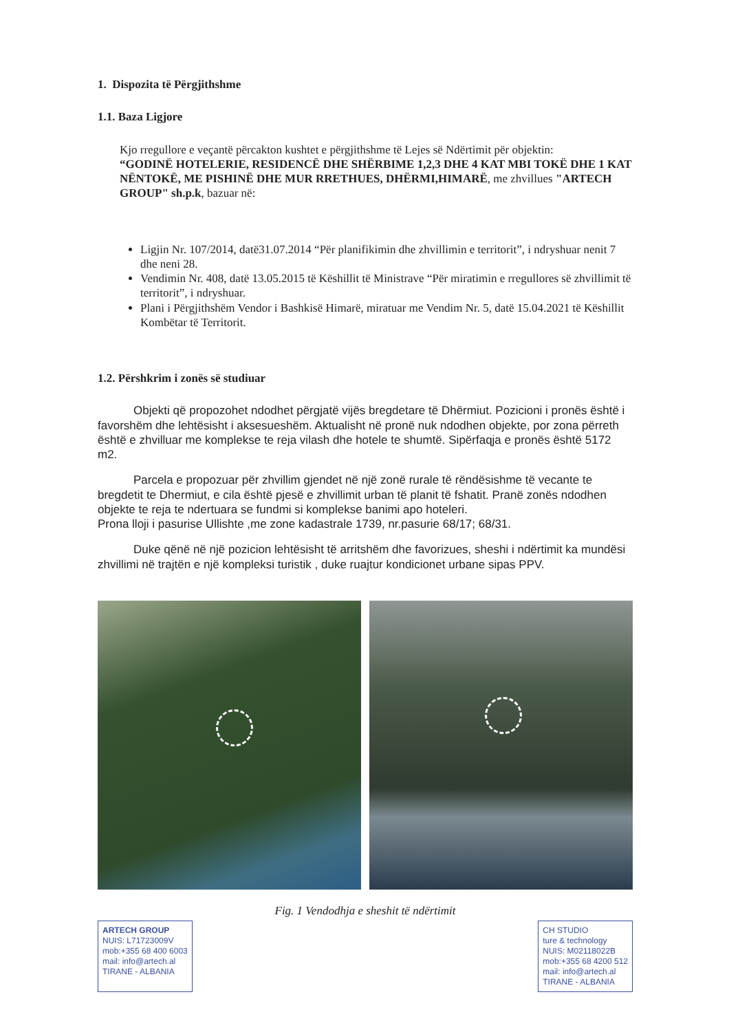1. Dispozita të Përgjithshme
1.1. Baza Ligjore
Kjo rregullore e veçantë përcakton kushtet e përgjithshme të Lejes së Ndërtimit për objektin:
“GODINË HOTELERIE, RESIDENCË DHE SHËRBIME 1,2,3 DHE 4 KAT MBI TOKË DHE 1 KAT NËNTOKË, ME PISHINË DHE MUR RRETHUES, DHËRMI,HIMARË, me zhvillues "ARTECH GROUP" sh.p.k, bazuar në:
Ligjin Nr. 107/2014, datë31.07.2014 “Për planifikimin dhe zhvillimin e territorit”, i ndryshuar nenit 7 dhe neni 28.
Vendimin Nr. 408, datë 13.05.2015 të Këshillit të Ministrave “Për miratimin e rregullores së zhvillimit të territorit”, i ndryshuar.
Plani i Përgjithshëm Vendor i Bashkisë Himarë, miratuar me Vendim Nr. 5, datë 15.04.2021 të Këshillit Kombëtar të Territorit.
1.2. Përshkrim i zonës së studiuar
Objekti që propozohet ndodhet përgjatë vijës bregdetare të Dhërmiut. Pozicioni i pronës është i favorshëm dhe lehtësisht i aksesueshëm. Aktualisht në pronë nuk ndodhen objekte, por zona përreth është e zhvilluar me komplekse te reja vilash dhe hotele te shumtë. Sipërfaqja e pronës është 5172 m2.
Parcela e propozuar për zhvillim gjendet në një zonë rurale të rëndësishme të vecante te bregdetit te Dhermiut, e cila është pjesë e zhvillimit urban të planit të fshatit. Pranë zonës ndodhen objekte te reja te ndertuara se fundmi si komplekse banimi apo hoteleri.
Prona lloji i pasurise Ullishte ,me zone kadastrale 1739, nr.pasurie 68/17; 68/31.
Duke qënë në një pozicion lehtësisht të arritshëm dhe favorizues, sheshi i ndërtimit ka mundësi zhvillimi në trajtën e një kompleksi turistik , duke ruajtur kondicionet urbane sipas PPV.
Fig. 1 Vendodhja e sheshit të ndërtimit
ARTECH GROUP
NUIS: L71723009V
mob:+355 68 400 6003
mail: info@artech.al
TIRANE - ALBANIA
CH STUDIO
ture & technology
NUIS: M02118022B
mob:+355 68 4200 512
mail: info@artech.al
TIRANE - ALBANIA